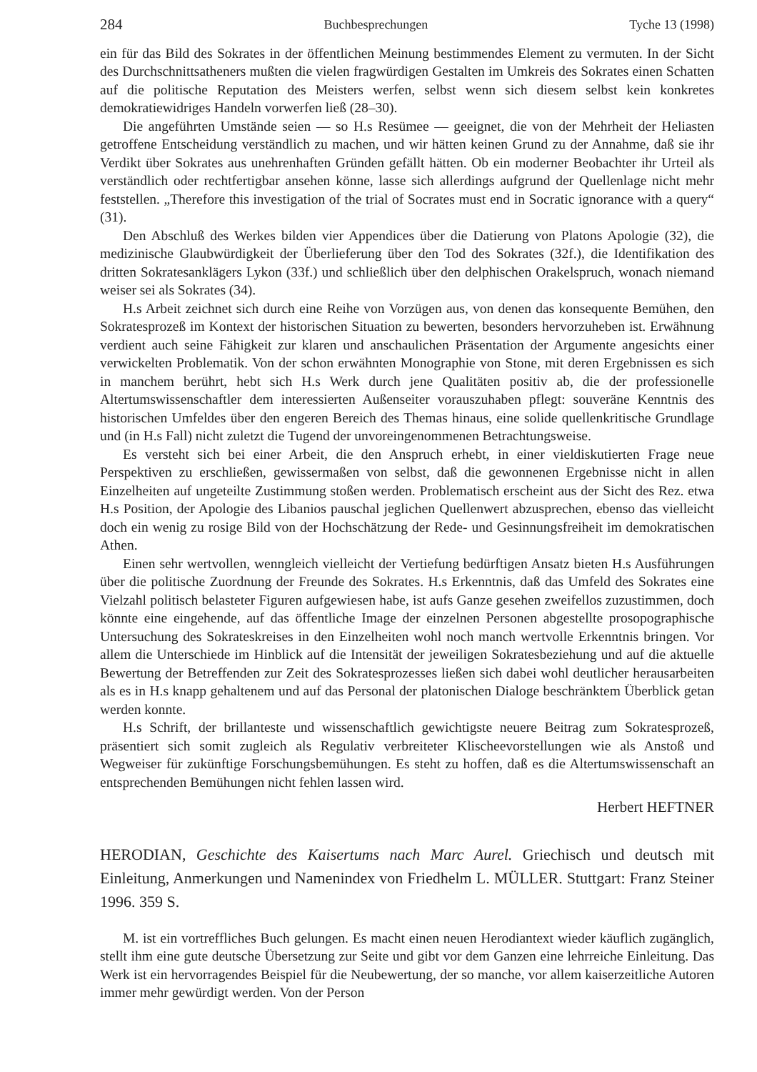284 Buchbesprechungen Tyche 13 (1998)
ein für das Bild des Sokrates in der öffentlichen Meinung bestimmendes Element zu vermuten. In der Sicht des Durchschnittsatheners mußten die vielen fragwürdigen Gestalten im Umkreis des Sokrates einen Schatten auf die politische Reputation des Meisters werfen, selbst wenn sich diesem selbst kein konkretes demokratiewidriges Handeln vorwerfen ließ (28–30).
Die angeführten Umstände seien — so H.s Resümee — geeignet, die von der Mehrheit der Heliasten getroffene Entscheidung verständlich zu machen, und wir hätten keinen Grund zu der Annahme, daß sie ihr Verdikt über Sokrates aus unehrenhaften Gründen gefällt hätten. Ob ein moderner Beobachter ihr Urteil als verständlich oder rechtfertigbar ansehen könne, lasse sich allerdings aufgrund der Quellenlage nicht mehr feststellen. „Therefore this investigation of the trial of Socrates must end in Socratic ignorance with a query“ (31).
Den Abschluß des Werkes bilden vier Appendices über die Datierung von Platons Apologie (32), die medizinische Glaubwürdigkeit der Überlieferung über den Tod des Sokrates (32f.), die Identifikation des dritten Sokratesanklägers Lykon (33f.) und schließlich über den delphischen Orakelspruch, wonach niemand weiser sei als Sokrates (34).
H.s Arbeit zeichnet sich durch eine Reihe von Vorzügen aus, von denen das konsequente Bemühen, den Sokratesprozeß im Kontext der historischen Situation zu bewerten, besonders hervorzuheben ist. Erwähnung verdient auch seine Fähigkeit zur klaren und anschaulichen Präsentation der Argumente angesichts einer verwickelten Problematik. Von der schon erwähnten Monographie von Stone, mit deren Ergebnissen es sich in manchem berührt, hebt sich H.s Werk durch jene Qualitäten positiv ab, die der professionelle Altertumswissenschaftler dem interessierten Außenseiter vorauszuhaben pflegt: souveräne Kenntnis des historischen Umfeldes über den engeren Bereich des Themas hinaus, eine solide quellenkritische Grundlage und (in H.s Fall) nicht zuletzt die Tugend der unvoreingenommenen Betrachtungsweise.
Es versteht sich bei einer Arbeit, die den Anspruch erhebt, in einer vieldiskutierten Frage neue Perspektiven zu erschließen, gewissermaßen von selbst, daß die gewonnenen Ergebnisse nicht in allen Einzelheiten auf ungeteilte Zustimmung stoßen werden. Problematisch erscheint aus der Sicht des Rez. etwa H.s Position, der Apologie des Libanios pauschal jeglichen Quellenwert abzusprechen, ebenso das vielleicht doch ein wenig zu rosige Bild von der Hochschätzung der Rede- und Gesinnungsfreiheit im demokratischen Athen.
Einen sehr wertvollen, wenngleich vielleicht der Vertiefung bedürftigen Ansatz bieten H.s Ausführungen über die politische Zuordnung der Freunde des Sokrates. H.s Erkenntnis, daß das Umfeld des Sokrates eine Vielzahl politisch belasteter Figuren aufgewiesen habe, ist aufs Ganze gesehen zweifellos zuzustimmen, doch könnte eine eingehende, auf das öffentliche Image der einzelnen Personen abgestellte prosopographische Untersuchung des Sokrateskreises in den Einzelheiten wohl noch manch wertvolle Erkenntnis bringen. Vor allem die Unterschiede im Hinblick auf die Intensität der jeweiligen Sokratesbeziehung und auf die aktuelle Bewertung der Betreffenden zur Zeit des Sokratesprozesses ließen sich dabei wohl deutlicher herausarbeiten als es in H.s knapp gehaltenem und auf das Personal der platonischen Dialoge beschränktem Überblick getan werden konnte.
H.s Schrift, der brillanteste und wissenschaftlich gewichtigste neuere Beitrag zum Sokratesprozeß, präsentiert sich somit zugleich als Regulativ verbreiteter Klischeevorstellungen wie als Anstoß und Wegweiser für zukünftige Forschungsbemühungen. Es steht zu hoffen, daß es die Altertumswissenschaft an entsprechenden Bemühungen nicht fehlen lassen wird.
Herbert HEFTNER
HERODIAN, Geschichte des Kaisertums nach Marc Aurel. Griechisch und deutsch mit Einleitung, Anmerkungen und Namenindex von Friedhelm L. MÜLLER. Stuttgart: Franz Steiner 1996. 359 S.
M. ist ein vortreffliches Buch gelungen. Es macht einen neuen Herodiantext wieder käuflich zugänglich, stellt ihm eine gute deutsche Übersetzung zur Seite und gibt vor dem Ganzen eine lehrreiche Einleitung. Das Werk ist ein hervorragendes Beispiel für die Neubewertung, der so manche, vor allem kaiserzeitliche Autoren immer mehr gewürdigt werden. Von der Person